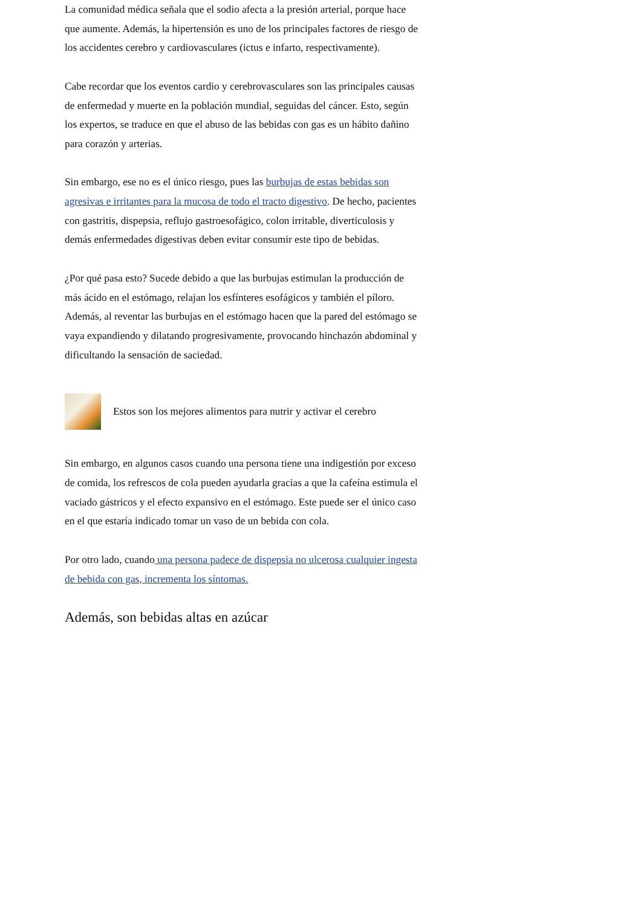La comunidad médica señala que el sodio afecta a la presión arterial, porque hace que aumente. Además, la hipertensión es uno de los principales factores de riesgo de los accidentes cerebro y cardiovasculares (ictus e infarto, respectivamente).
Cabe recordar que los eventos cardio y cerebrovasculares son las principales causas de enfermedad y muerte en la población mundial, seguidas del cáncer. Esto, según los expertos, se traduce en que el abuso de las bebidas con gas es un hábito dañino para corazón y arterias.
Sin embargo, ese no es el único riesgo, pues las burbujas de estas bebidas son agresivas e irritantes para la mucosa de todo el tracto digestivo. De hecho, pacientes con gastritis, dispepsia, reflujo gastroesofágico, colon irritable, diverticulosis y demás enfermedades digestivas deben evitar consumir este tipo de bebidas.
¿Por qué pasa esto? Sucede debido a que las burbujas estimulan la producción de más ácido en el estómago, relajan los esfínteres esofágicos y también el píloro. Además, al reventar las burbujas en el estómago hacen que la pared del estómago se vaya expandiendo y dilatando progresivamente, provocando hinchazón abdominal y dificultando la sensación de saciedad.
Estos son los mejores alimentos para nutrir y activar el cerebro
Sin embargo, en algunos casos cuando una persona tiene una indigestión por exceso de comida, los refrescos de cola pueden ayudarla gracias a que la cafeína estimula el vaciado gástricos y el efecto expansivo en el estómago. Este puede ser el único caso en el que estaría indicado tomar un vaso de un bebida con cola.
Por otro lado, cuando una persona padece de dispepsia no ulcerosa cualquier ingesta de bebida con gas, incrementa los síntomas.
Además, son bebidas altas en azúcar